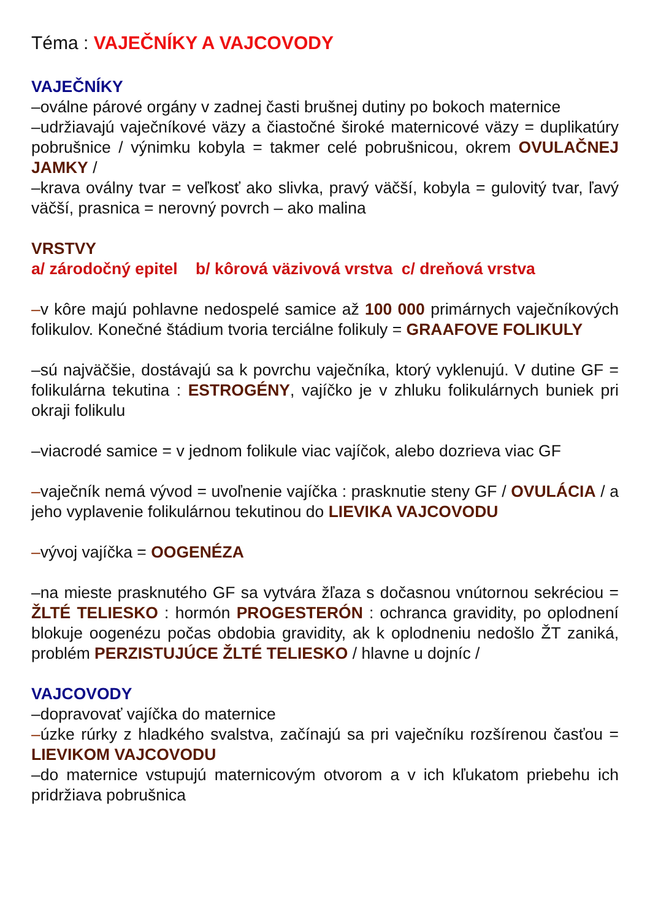Téma : VAJEČNÍKY A VAJCOVODY
VAJEČNÍKY
–oválne párové orgány v zadnej časti brušnej dutiny po bokoch maternice
–udržiavajú vaječníkové väzy a čiastočné široké maternicové väzy = duplikatúry pobrušnice / výnimku kobyla = takmer celé pobrušnicou, okrem OVULAČNEJ JAMKY /
–krava oválny tvar = veľkosť ako slivka, pravý väčší, kobyla = gulovitý tvar, ľavý väčší, prasnica = nerovný povrch – ako malina
VRSTVY
a/ zárodočný epitel b/ kôrová väzivová vrstva c/ dreňová vrstva
–v kôre majú pohlavne nedospelé samice až 100 000 primárnych vaječníkových folikulov. Konečné štádium tvoria terciálne folikuly = GRAAFOVE FOLIKULY
–sú najväčšie, dostávajú sa k povrchu vaječníka, ktorý vyklenujú. V dutine GF = folikulárna tekutina : ESTROGÉNY, vajíčko je v zhluku folikulárnych buniek pri okraji folikulu
–viacrodé samice = v jednom folikule viac vajíčok, alebo dozrieva viac GF
–vaječník nemá vývod = uvoľnenie vajíčka : prasknutie steny GF / OVULÁCIA / a jeho vyplavenie folikulárnou tekutinou do LIEVIKA VAJCOVODU
–vývoj vajíčka = OOGENÉZA
–na mieste prasknutého GF sa vytvára žľaza s dočasnou vnútornou sekréciou = ŽLTÉ TELIESKO : hormón PROGESTERÓN : ochranca gravidity, po oplodnení blokuje oogenézu počas obdobia gravidity, ak k oplodneniu nedošlo ŽT zaniká, problém PERZISTUJÚCE ŽLTÉ TELIESKO / hlavne u dojníc /
VAJCOVODY
–dopravovať vajíčka do maternice
–úzke rúrky z hladkého svalstva, začínajú sa pri vaječníku rozšírenou časťou = LIEVIKOM VAJCOVODU
–do maternice vstupujú maternicovým otvorom a v ich kľukatom priebehu ich pridržiava pobrušnica